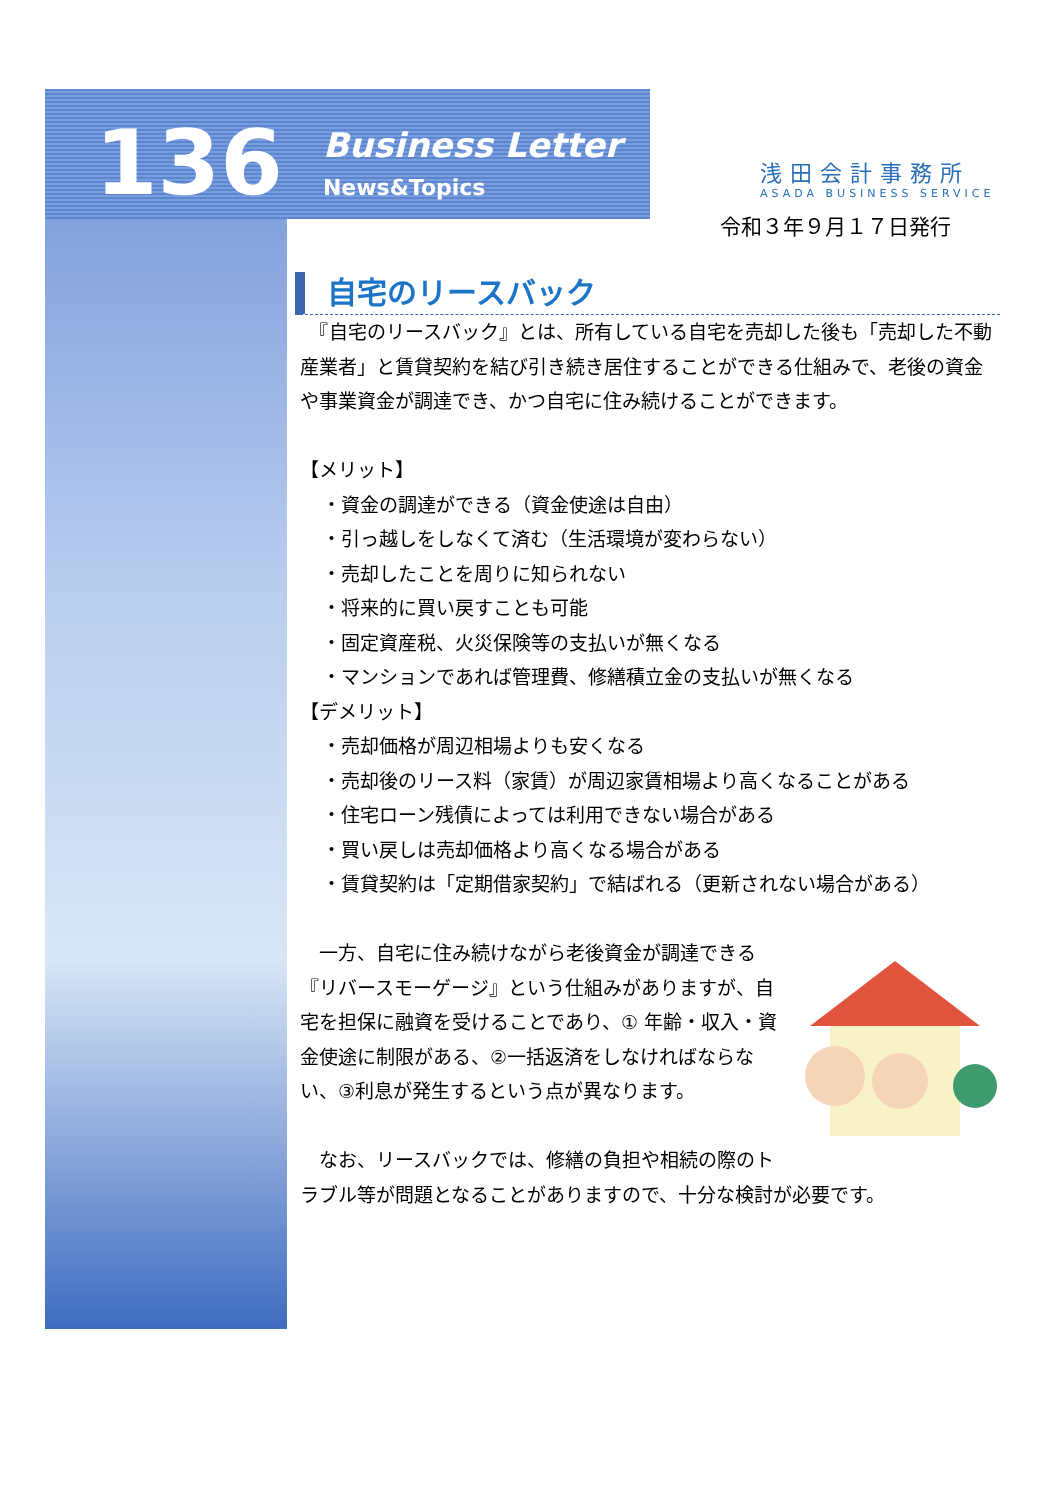136
Business Letter
News&Topics
浅田会計事務所
ASADA BUSINESS SERVICE
令和３年９月１７日発行
自宅のリースバック
　『自宅のリースバック』とは、所有している自宅を売却した後も「売却した不動産業者」と賃貸契約を結び引き続き居住することができる仕組みで、老後の資金や事業資金が調達でき、かつ自宅に住み続けることができます。
【メリット】
・資金の調達ができる（資金使途は自由）
・引っ越しをしなくて済む（生活環境が変わらない）
・売却したことを周りに知られない
・将来的に買い戻すことも可能
・固定資産税、火災保険等の支払いが無くなる
・マンションであれば管理費、修繕積立金の支払いが無くなる
【デメリット】
・売却価格が周辺相場よりも安くなる
・売却後のリース料（家賃）が周辺家賃相場より高くなることがある
・住宅ローン残債によっては利用できない場合がある
・買い戻しは売却価格より高くなる場合がある
・賃貸契約は「定期借家契約」で結ばれる（更新されない場合がある）
　一方、自宅に住み続けながら老後資金が調達できる『リバースモーゲージ』という仕組みがありますが、自宅を担保に融資を受けることであり、① 年齢・収入・資金使途に制限がある、②一括返済をしなければならない、③利息が発生するという点が異なります。
　なお、リースバックでは、修繕の負担や相続の際のトラブル等が問題となることがありますので、十分な検討が必要です。